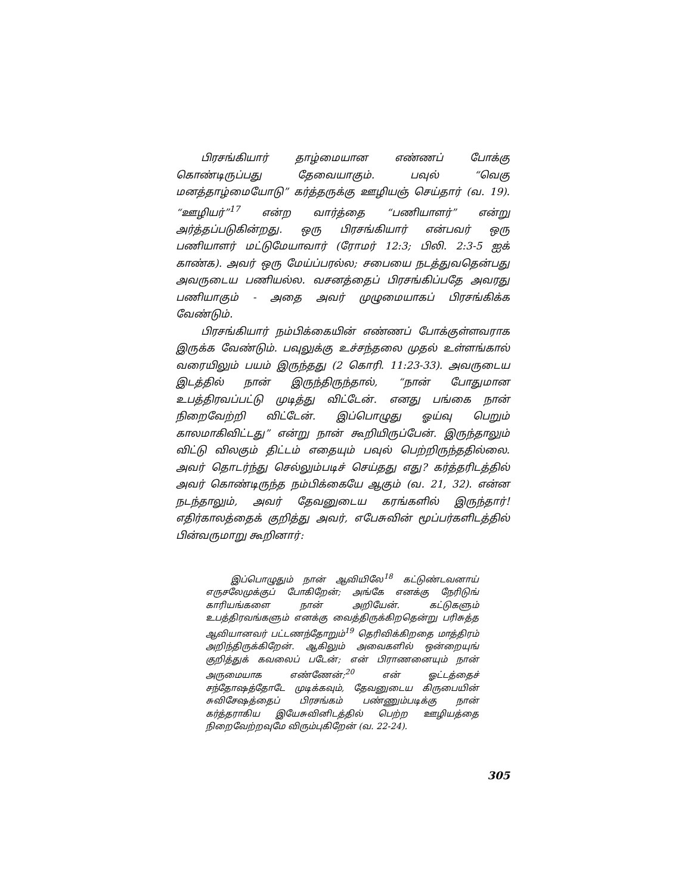பிரசங்கியார் தாழ்மையான எண்ணப் போக்கு கொண்டிருப்பது தேவையாகும். பவுல் “வெகு மனத்தாழ்மையோடு” கர்த்தருக்கு ஊழியஞ் செய்தார் (வ. 19). “ஊழியர்”<sup>17</sup> என்ற வார்த்தை “பணியாளர்” என்று அர்த்தப்படுகின்றது. ஒரு பிரசங்கியார் என்பவர் ஒரு பணியாளர் மட்டுமேயாவார் (ரோமர் 12:3; பிலி. 2:3-5 ஐக் காண்க). அவர் ஒரு மேய்ப்பரல்ல; சபையை நடத்துவதென்பது அவருடைய பணியல்ல. வசனத்தைப் பிரசங்கிப்பதே அவரது பணியாகும் - அதை அவர் முழுமையாகப் பிரசங்கிக்க வேண்டும்.
பிரசங்கியார் நம்பிக்கையின் எண்ணப் போக்குள்ளவராக இருக்க வேண்டும். பவுலுக்கு உச்சந்தலை முதல் உள்ளங்கால் வரையிலும் பயம் இருந்தது (2 கொரி. 11:23-33). அவருடைய இடத்தில் நான் இருந்திருந்தால், “நான் போதுமான உபத்திரவப்பட்டு முடித்து விட்டேன். எனது பங்கை நான் நிறைவேற்றி விட்டேன். இப்பொழுது ஓய்வு பெறும் காலமாகிவிட்டது” என்று நான் கூறியிருப்பேன். இருந்தாலும் விட்டு விலகும் திட்டம் எதையும் பவுல் பெற்றிருந்ததில்லை. அவர் தொடர்ந்து செல்லும்படிச் செய்தது எது? கர்த்தரிடத்தில் அவர் கொண்டிருந்த நம்பிக்கையே ஆகும் (வ. 21, 32). என்ன நடந்தாலும், அவர் தேவனுடைய கரங்களில் இருந்தார்! எதிர்காலத்தைக் குறித்து அவர், எபேசுவின் மூப்பர்களிடத்தில் பின்வருமாறு கூறினார்:
இப்பொழுதும் நான் ஆவியிலே<sup>18</sup> கட்டுண்டவனாய் எருசலேமுக்குப் போகிறேன்; அங்கே எனக்கு நேரிடுங் காரியங்களை நான் அறியேன். கட்டுகளும் உபத்திரவங்களும் எனக்கு வைத்திருக்கிறதென்று பரிசுத்த ஆவியானவர் பட்டணந்தோறும்<sup>19</sup> தெரிவிக்கிறதை மாத்திரம் அறிந்திருக்கிறேன். ஆகிலும் அவைகளில் ஒன்றையுங் குறித்துக் கவலைப் படேன்; என் பிராணனையும் நான் அருமையாக எண்ணேன்;<sup>20</sup> என் ஓட்டத்தைச் சந்தோஷத்தோடே முடிக்கவும், தேவனுடைய கிருபையின் சுவிசேஷத்தைப் பிரசங்கம் பண்ணும்படிக்கு நான் கர்த்தராகிய இயேசுவினிடத்தில் பெற்ற ஊழியத்தை நிறைவேற்றவுமே விரும்புகிறேன் (வ. 22-24).
305